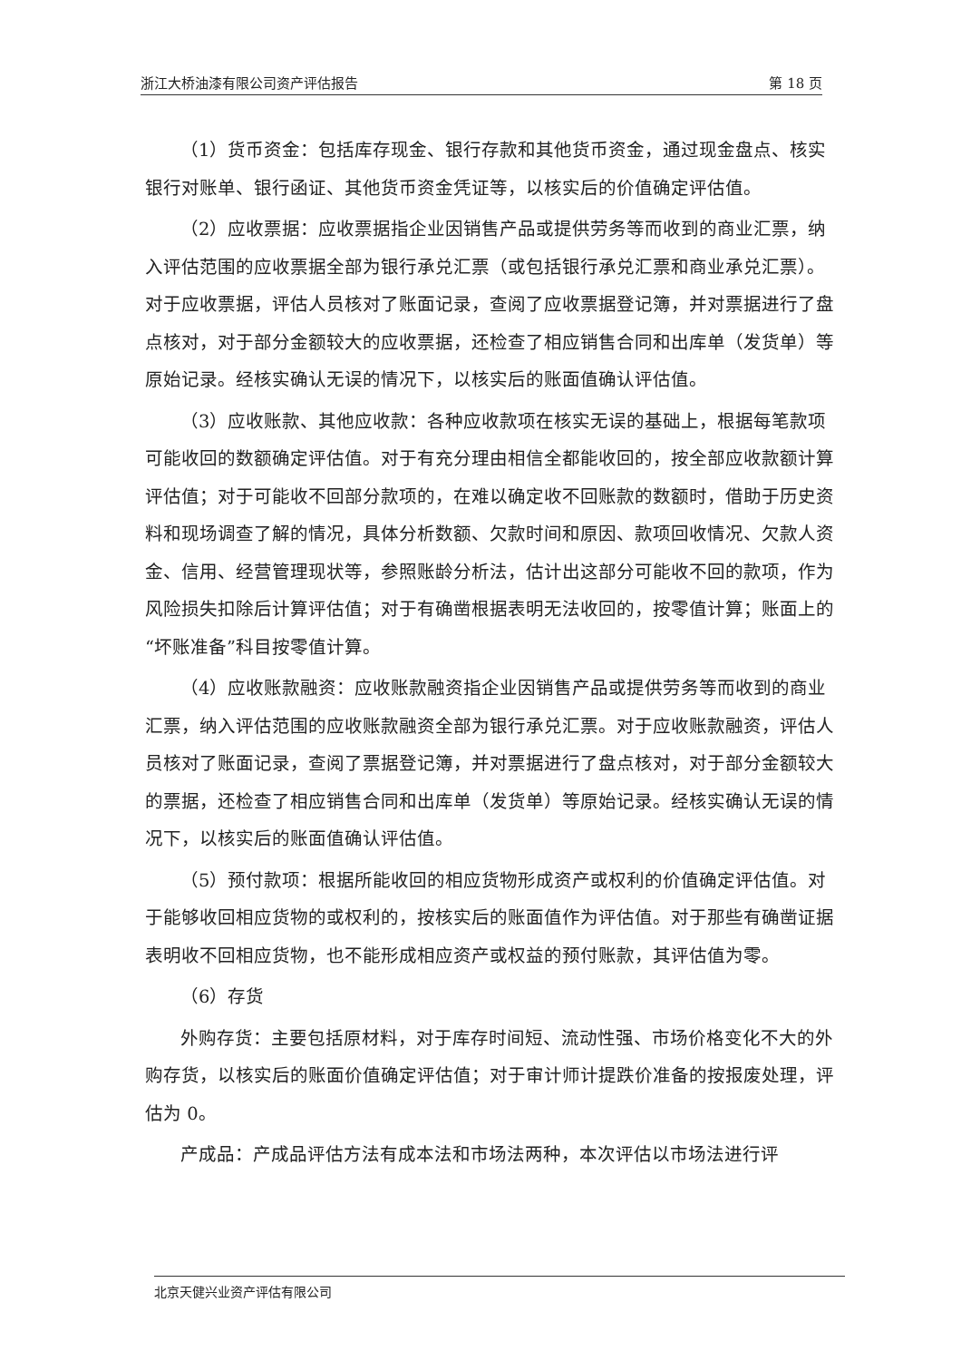浙江大桥油漆有限公司资产评估报告 第 18 页
（1）货币资金：包括库存现金、银行存款和其他货币资金，通过现金盘点、核实银行对账单、银行函证、其他货币资金凭证等，以核实后的价值确定评估值。
（2）应收票据：应收票据指企业因销售产品或提供劳务等而收到的商业汇票，纳入评估范围的应收票据全部为银行承兑汇票（或包括银行承兑汇票和商业承兑汇票）。对于应收票据，评估人员核对了账面记录，查阅了应收票据登记簿，并对票据进行了盘点核对，对于部分金额较大的应收票据，还检查了相应销售合同和出库单（发货单）等原始记录。经核实确认无误的情况下，以核实后的账面值确认评估值。
（3）应收账款、其他应收款：各种应收款项在核实无误的基础上，根据每笔款项可能收回的数额确定评估值。对于有充分理由相信全都能收回的，按全部应收款额计算评估值；对于可能收不回部分款项的，在难以确定收不回账款的数额时，借助于历史资料和现场调查了解的情况，具体分析数额、欠款时间和原因、款项回收情况、欠款人资金、信用、经营管理现状等，参照账龄分析法，估计出这部分可能收不回的款项，作为风险损失扣除后计算评估值；对于有确凿根据表明无法收回的，按零值计算；账面上的“坏账准备”科目按零值计算。
（4）应收账款融资：应收账款融资指企业因销售产品或提供劳务等而收到的商业汇票，纳入评估范围的应收账款融资全部为银行承兑汇票。对于应收账款融资，评估人员核对了账面记录，查阅了票据登记簿，并对票据进行了盘点核对，对于部分金额较大的票据，还检查了相应销售合同和出库单（发货单）等原始记录。经核实确认无误的情况下，以核实后的账面值确认评估值。
（5）预付款项：根据所能收回的相应货物形成资产或权利的价值确定评估值。对于能够收回相应货物的或权利的，按核实后的账面值作为评估值。对于那些有确凿证据表明收不回相应货物，也不能形成相应资产或权益的预付账款，其评估值为零。
（6）存货
外购存货：主要包括原材料，对于库存时间短、流动性强、市场价格变化不大的外购存货，以核实后的账面价值确定评估值；对于审计师计提跌价准备的按报废处理，评估为 0。
产成品：产成品评估方法有成本法和市场法两种，本次评估以市场法进行评
北京天健兴业资产评估有限公司